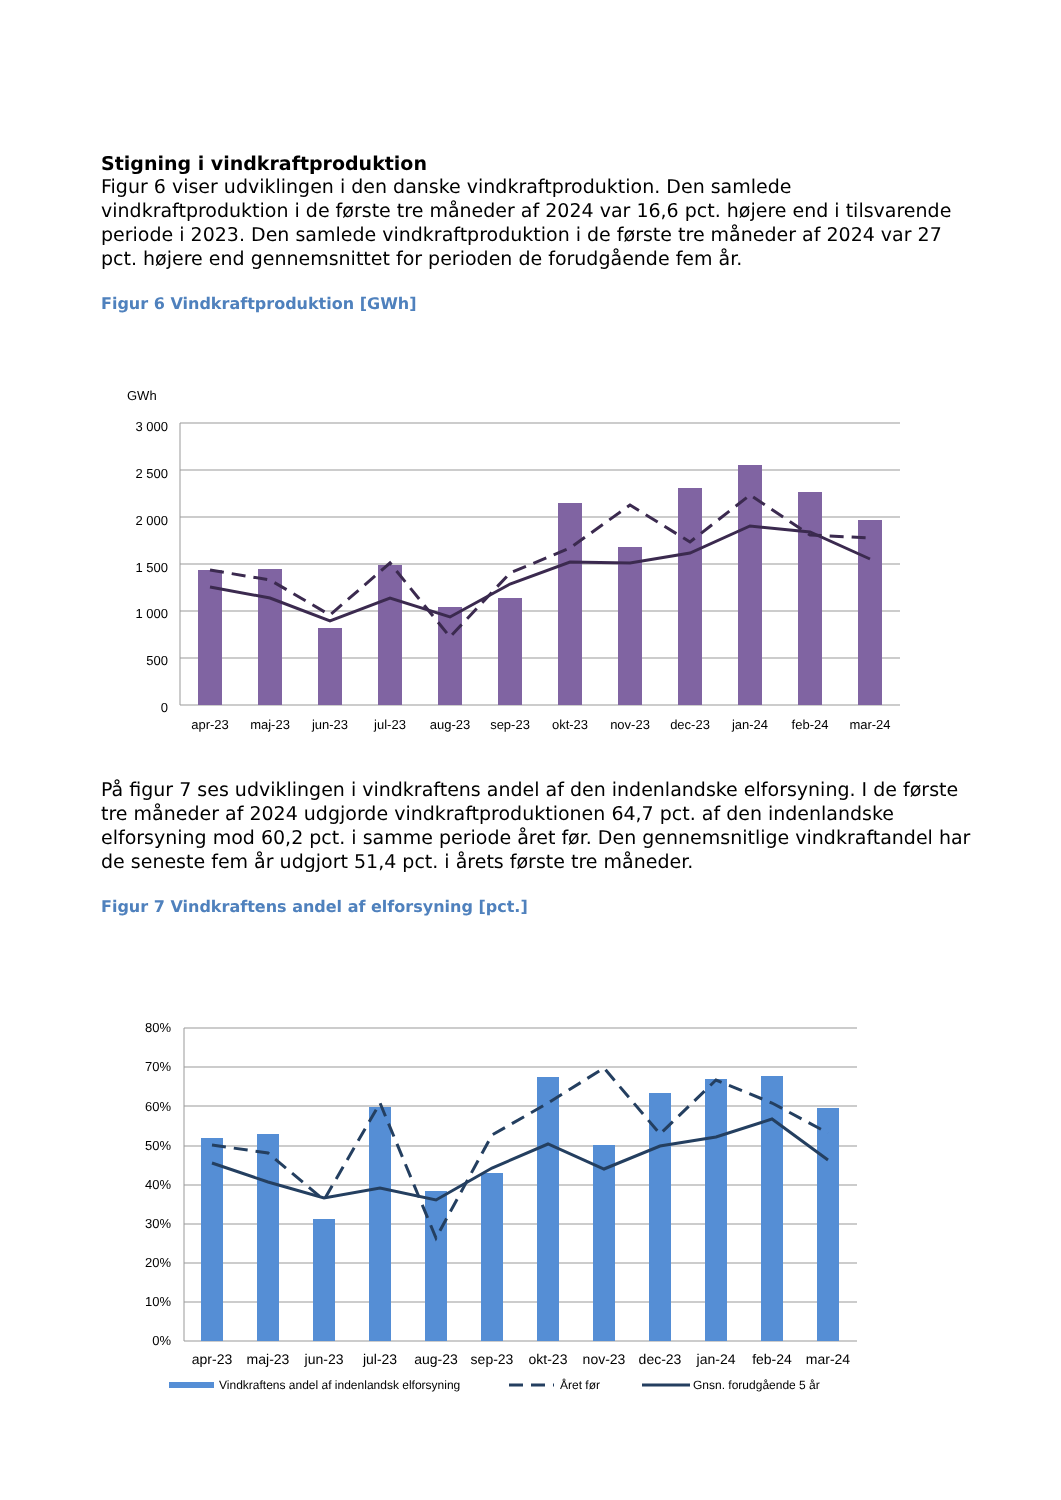Stigning i vindkraftproduktion
Figur 6 viser udviklingen i den danske vindkraftproduktion. Den samlede vindkraftproduktion i de første tre måneder af 2024 var 16,6 pct. højere end i tilsvarende periode i 2023. Den samlede vindkraftproduktion i de første tre måneder af 2024 var 27 pct. højere end gennemsnittet for perioden de forudgående fem år.
Figur 6 Vindkraftproduktion [GWh]
GWh
3 000
2 500
2 000
1 500
1 000
500
0
apr-23
maj-23
jun-23
jul-23
aug-23
sep-23
okt-23
nov-23
dec-23
jan-24
feb-24
mar-24
På figur 7 ses udviklingen i vindkraftens andel af den indenlandske elforsyning. I de første tre måneder af 2024 udgjorde vindkraftproduktionen 64,7 pct. af den indenlandske elforsyning mod 60,2 pct. i samme periode året før. Den gennemsnitlige vindkraftandel har de seneste fem år udgjort 51,4 pct. i årets første tre måneder.
Figur 7 Vindkraftens andel af elforsyning [pct.]
80%
70%
60%
50%
40%
30%
20%
10%
0%
apr-23
maj-23
jun-23
jul-23
aug-23
sep-23
okt-23
nov-23
dec-23
jan-24
feb-24
mar-24
Vindkraftens andel af indenlandsk elforsyning
Året før
Gnsn. forudgående 5 år